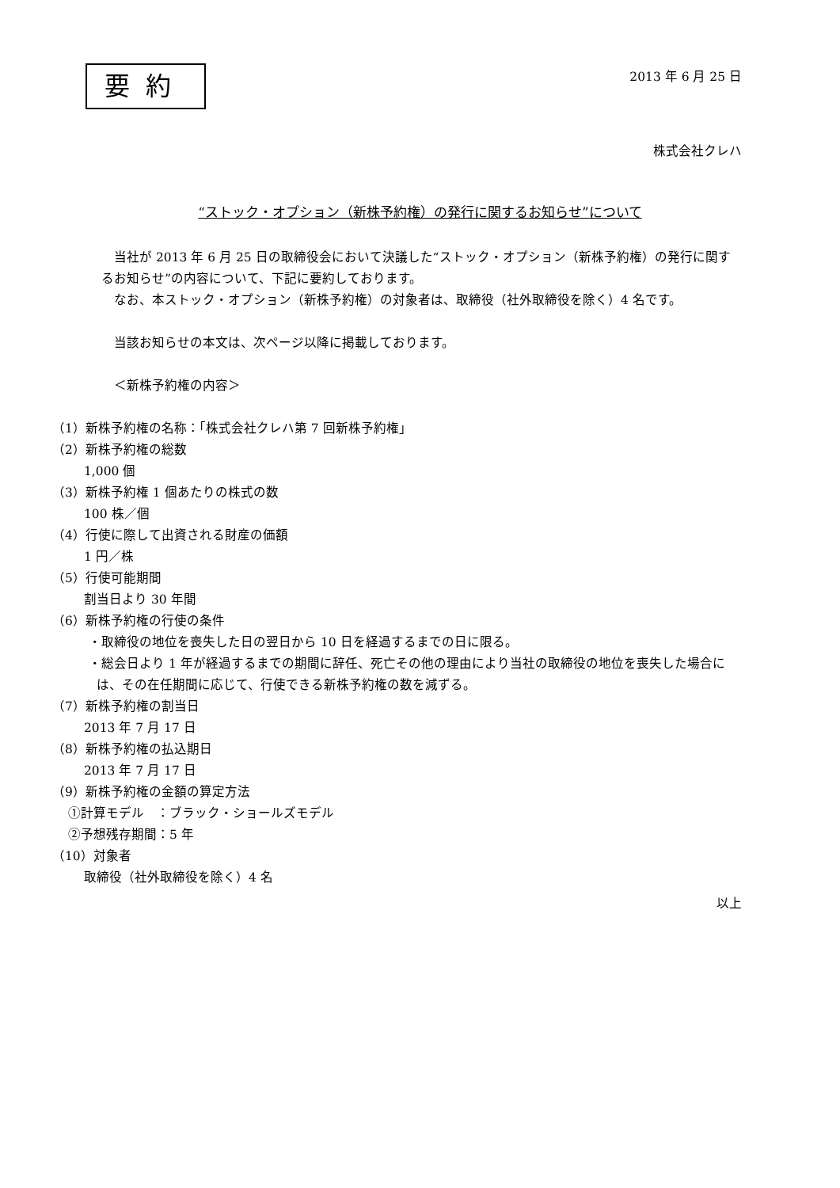要約
2013 年 6 月 25 日
株式会社クレハ
“ストック・オプション（新株予約権）の発行に関するお知らせ”について
当社が 2013 年 6 月 25 日の取締役会において決議した“ストック・オプション（新株予約権）の発行に関するお知らせ”の内容について、下記に要約しております。
なお、本ストック・オプション（新株予約権）の対象者は、取締役（社外取締役を除く）4 名です。
当該お知らせの本文は、次ページ以降に掲載しております。
＜新株予約権の内容＞
（1）新株予約権の名称：「株式会社クレハ第 7 回新株予約権」
（2）新株予約権の総数
1,000 個
（3）新株予約権 1 個あたりの株式の数
100 株／個
（4）行使に際して出資される財産の価額
1 円／株
（5）行使可能期間
割当日より 30 年間
（6）新株予約権の行使の条件
・取締役の地位を喪失した日の翌日から 10 日を経過するまでの日に限る。
・総会日より 1 年が経過するまでの期間に辞任、死亡その他の理由により当社の取締役の地位を喪失した場合には、その在任期間に応じて、行使できる新株予約権の数を減ずる。
（7）新株予約権の割当日
2013 年 7 月 17 日
（8）新株予約権の払込期日
2013 年 7 月 17 日
（9）新株予約権の金額の算定方法
①計算モデル　：ブラック・ショールズモデル
②予想残存期間：5 年
（10）対象者
取締役（社外取締役を除く）4 名
以上